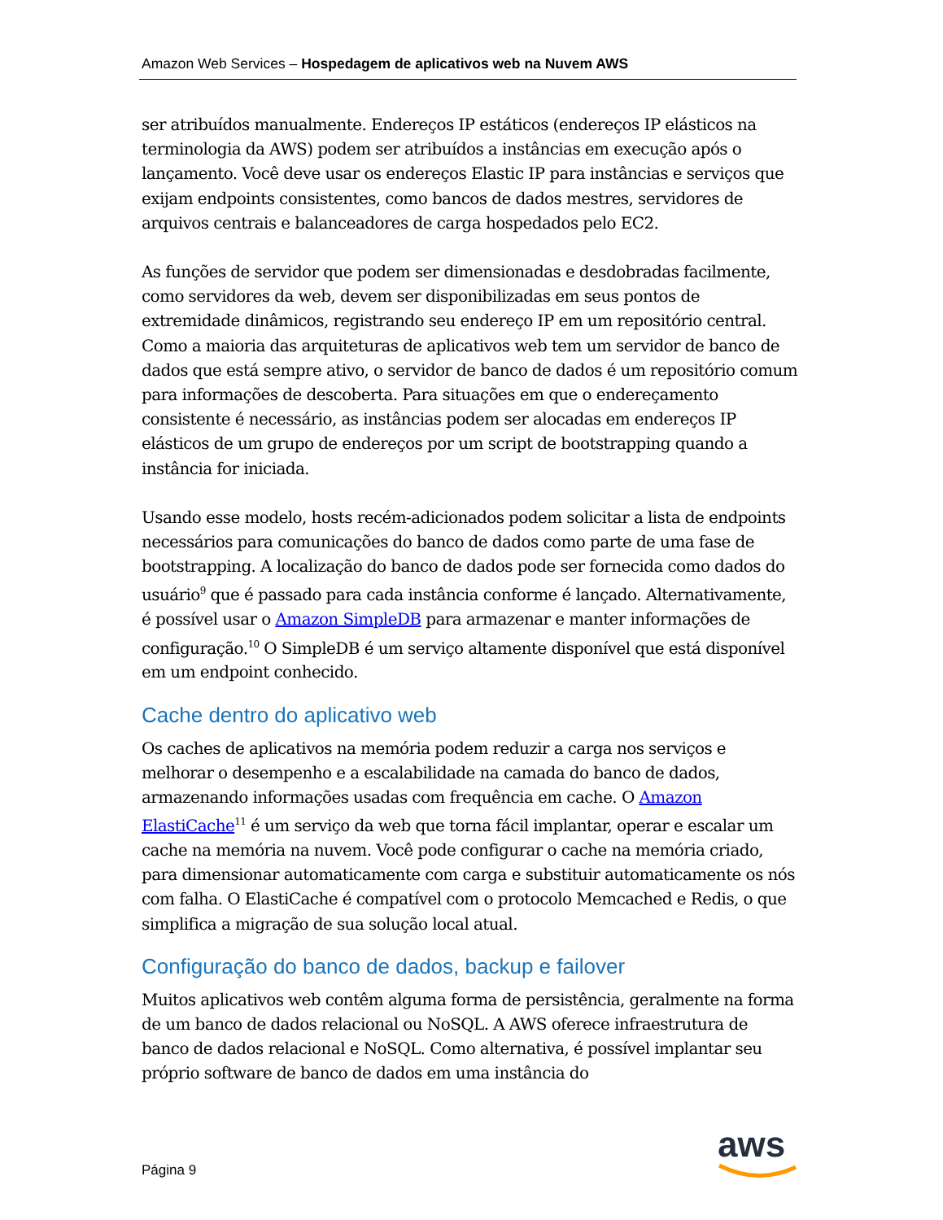Amazon Web Services – Hospedagem de aplicativos web na Nuvem AWS
ser atribuídos manualmente. Endereços IP estáticos (endereços IP elásticos na terminologia da AWS) podem ser atribuídos a instâncias em execução após o lançamento. Você deve usar os endereços Elastic IP para instâncias e serviços que exijam endpoints consistentes, como bancos de dados mestres, servidores de arquivos centrais e balanceadores de carga hospedados pelo EC2.
As funções de servidor que podem ser dimensionadas e desdobradas facilmente, como servidores da web, devem ser disponibilizadas em seus pontos de extremidade dinâmicos, registrando seu endereço IP em um repositório central. Como a maioria das arquiteturas de aplicativos web tem um servidor de banco de dados que está sempre ativo, o servidor de banco de dados é um repositório comum para informações de descoberta. Para situações em que o endereçamento consistente é necessário, as instâncias podem ser alocadas em endereços IP elásticos de um grupo de endereços por um script de bootstrapping quando a instância for iniciada.
Usando esse modelo, hosts recém-adicionados podem solicitar a lista de endpoints necessários para comunicações do banco de dados como parte de uma fase de bootstrapping. A localização do banco de dados pode ser fornecida como dados do usuário<sup>9</sup> que é passado para cada instância conforme é lançado. Alternativamente, é possível usar o Amazon SimpleDB para armazenar e manter informações de configuração.<sup>10</sup> O SimpleDB é um serviço altamente disponível que está disponível em um endpoint conhecido.
Cache dentro do aplicativo web
Os caches de aplicativos na memória podem reduzir a carga nos serviços e melhorar o desempenho e a escalabilidade na camada do banco de dados, armazenando informações usadas com frequência em cache. O Amazon ElastiCache<sup>11</sup> é um serviço da web que torna fácil implantar, operar e escalar um cache na memória na nuvem. Você pode configurar o cache na memória criado, para dimensionar automaticamente com carga e substituir automaticamente os nós com falha. O ElastiCache é compatível com o protocolo Memcached e Redis, o que simplifica a migração de sua solução local atual.
Configuração do banco de dados, backup e failover
Muitos aplicativos web contêm alguma forma de persistência, geralmente na forma de um banco de dados relacional ou NoSQL. A AWS oferece infraestrutura de banco de dados relacional e NoSQL. Como alternativa, é possível implantar seu próprio software de banco de dados em uma instância do
Página 9 aws